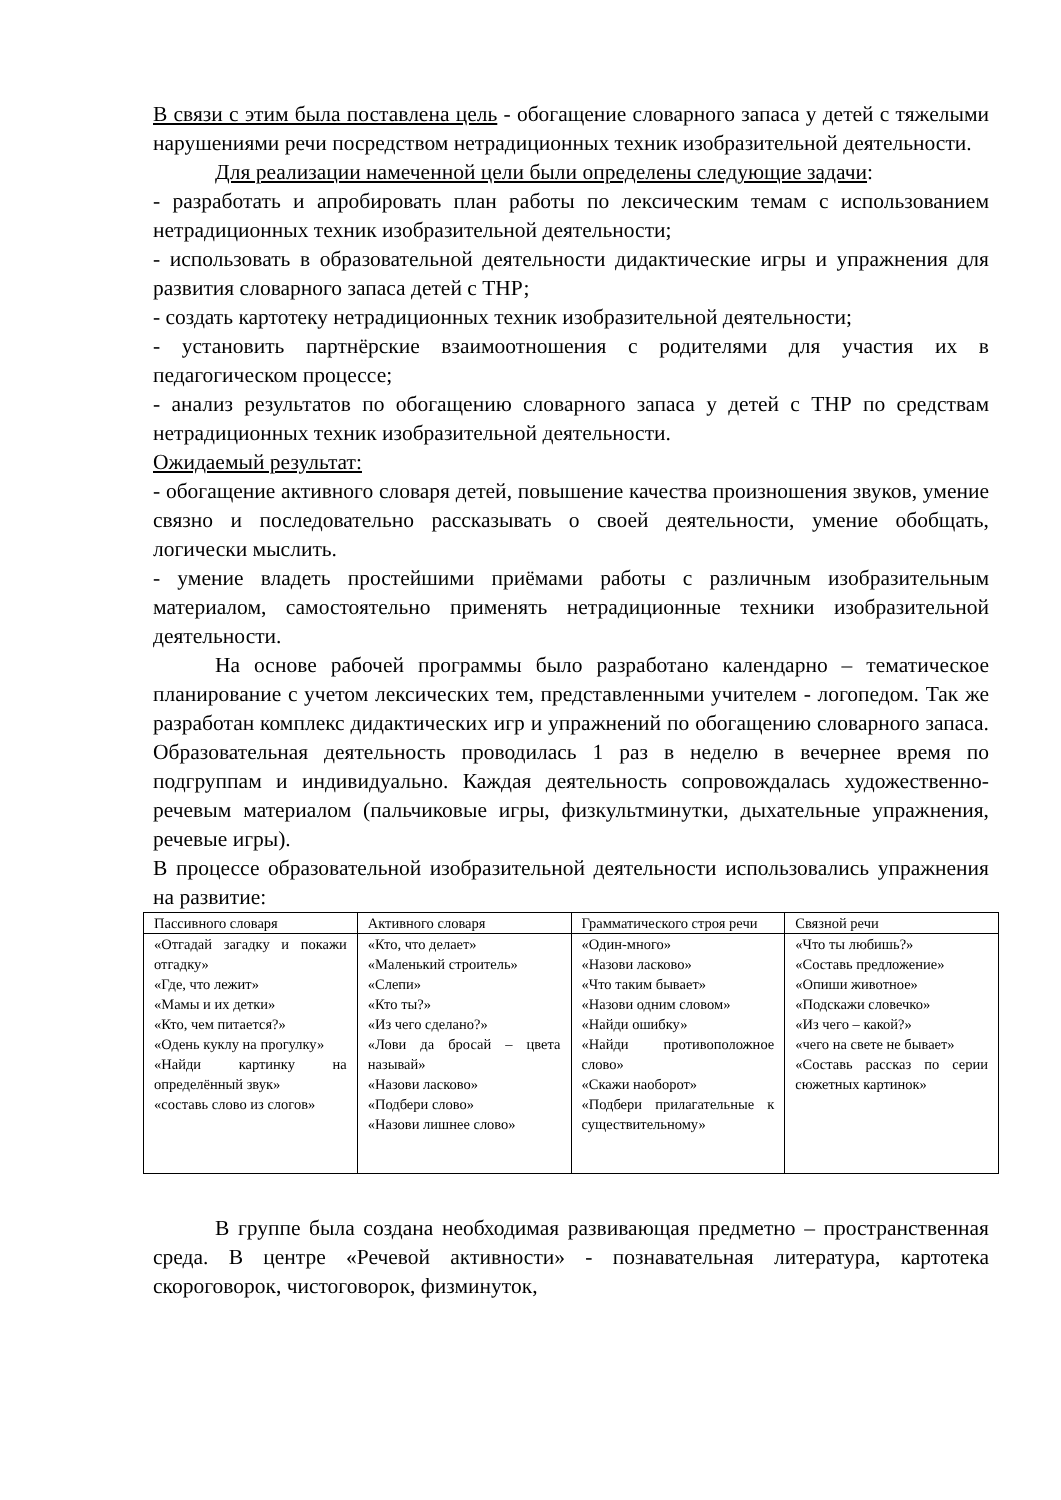В связи с этим была поставлена цель - обогащение словарного запаса у детей с тяжелыми нарушениями речи посредством нетрадиционных техник изобразительной деятельности.
Для реализации намеченной цели были определены следующие задачи:
- разработать и апробировать план работы по лексическим темам с использованием нетрадиционных техник изобразительной деятельности;
- использовать в образовательной деятельности дидактические игры и упражнения для развития словарного запаса детей с ТНР;
- создать картотеку нетрадиционных техник изобразительной деятельности;
- установить партнёрские взаимоотношения с родителями для участия их в педагогическом процессе;
- анализ результатов по обогащению словарного запаса у детей с ТНР по средствам нетрадиционных техник изобразительной деятельности.
Ожидаемый результат:
- обогащение активного словаря детей, повышение качества произношения звуков, умение связно и последовательно рассказывать о своей деятельности, умение обобщать, логически мыслить.
- умение владеть простейшими приёмами работы с различным изобразительным материалом, самостоятельно применять нетрадиционные техники изобразительной деятельности.
На основе рабочей программы было разработано календарно – тематическое планирование с учетом лексических тем, представленными учителем - логопедом. Так же разработан комплекс дидактических игр и упражнений по обогащению словарного запаса. Образовательная деятельность проводилась 1 раз в неделю в вечернее время по подгруппам и индивидуально. Каждая деятельность сопровождалась художественно-речевым материалом (пальчиковые игры, физкультминутки, дыхательные упражнения, речевые игры).
В процессе образовательной изобразительной деятельности использовались упражнения на развитие:
| Пассивного словаря | Активного словаря | Грамматического строя речи | Связной речи |
| «Отгадай загадку и покажи отгадку» «Где, что лежит» «Мамы и их детки» «Кто, чем питается?» «Одень куклу на прогулку» «Найди картинку на определённый звук» «составь слово из слогов» | «Кто, что делает» «Маленький строитель» «Слепи» «Кто ты?» «Из чего сделано?» «Лови да бросай – цвета называй» «Назови ласково» «Подбери слово» «Назови лишнее слово» | «Один-много» «Назови ласково» «Что таким бывает» «Назови одним словом» «Найди ошибку» «Найди противоположное слово» «Скажи наоборот» «Подбери прилагательные к существительному» | «Что ты любишь?» «Составь предложение» «Опиши животное» «Подскажи словечко» «Из чего – какой?» «чего на свете не бывает» «Составь рассказ по серии сюжетных картинок» |
В группе была создана необходимая развивающая предметно – пространственная среда. В центре «Речевой активности» - познавательная литература, картотека скороговорок, чистоговорок, физминуток,